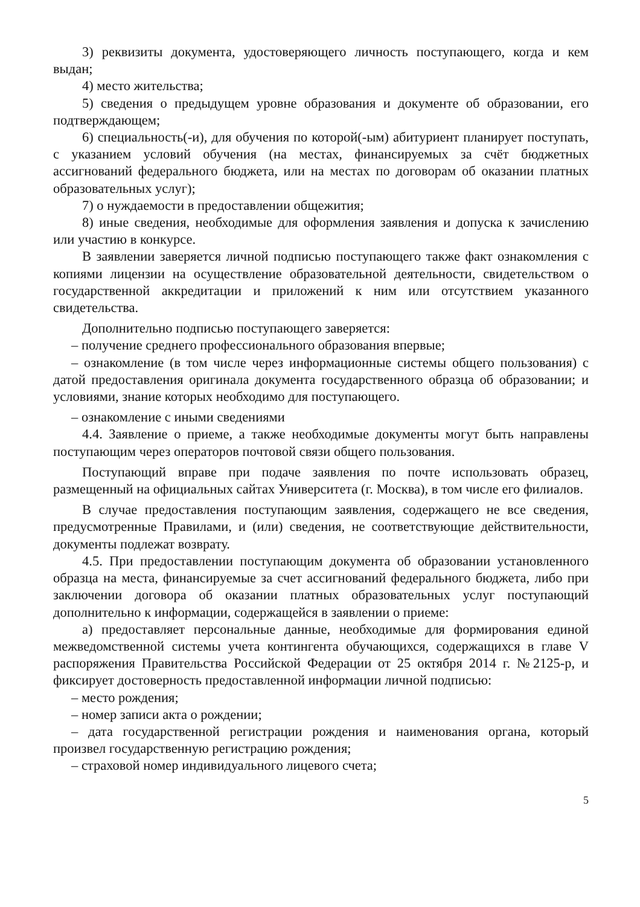3) реквизиты документа, удостоверяющего личность поступающего, когда и кем выдан;
4) место жительства;
5) сведения о предыдущем уровне образования и документе об образовании, его подтверждающем;
6) специальность(-и), для обучения по которой(-ым) абитуриент планирует поступать, с указанием условий обучения (на местах, финансируемых за счёт бюджетных ассигнований федерального бюджета, или на местах по договорам об оказании платных образовательных услуг);
7) о нуждаемости в предоставлении общежития;
8) иные сведения, необходимые для оформления заявления и допуска к зачислению или участию в конкурсе.
В заявлении заверяется личной подписью поступающего также факт ознакомления с копиями лицензии на осуществление образовательной деятельности, свидетельством о государственной аккредитации и приложений к ним или отсутствием указанного свидетельства.
Дополнительно подписью поступающего заверяется:
– получение среднего профессионального образования впервые;
– ознакомление (в том числе через информационные системы общего пользования) с датой предоставления оригинала документа государственного образца об образовании; и условиями, знание которых необходимо для поступающего.
– ознакомление с иными сведениями
4.4. Заявление о приеме, а также необходимые документы могут быть направлены поступающим через операторов почтовой связи общего пользования.
Поступающий вправе при подаче заявления по почте использовать образец, размещенный на официальных сайтах Университета (г. Москва), в том числе его филиалов.
В случае предоставления поступающим заявления, содержащего не все сведения, предусмотренные Правилами, и (или) сведения, не соответствующие действительности, документы подлежат возврату.
4.5. При предоставлении поступающим документа об образовании установленного образца на места, финансируемые за счет ассигнований федерального бюджета, либо при заключении договора об оказании платных образовательных услуг поступающий дополнительно к информации, содержащейся в заявлении о приеме:
а) предоставляет персональные данные, необходимые для формирования единой межведомственной системы учета контингента обучающихся, содержащихся в главе V распоряжения Правительства Российской Федерации от 25 октября 2014 г. №2125-р, и фиксирует достоверность предоставленной информации личной подписью:
– место рождения;
– номер записи акта о рождении;
– дата государственной регистрации рождения и наименования органа, который произвел государственную регистрацию рождения;
– страховой номер индивидуального лицевого счета;
5